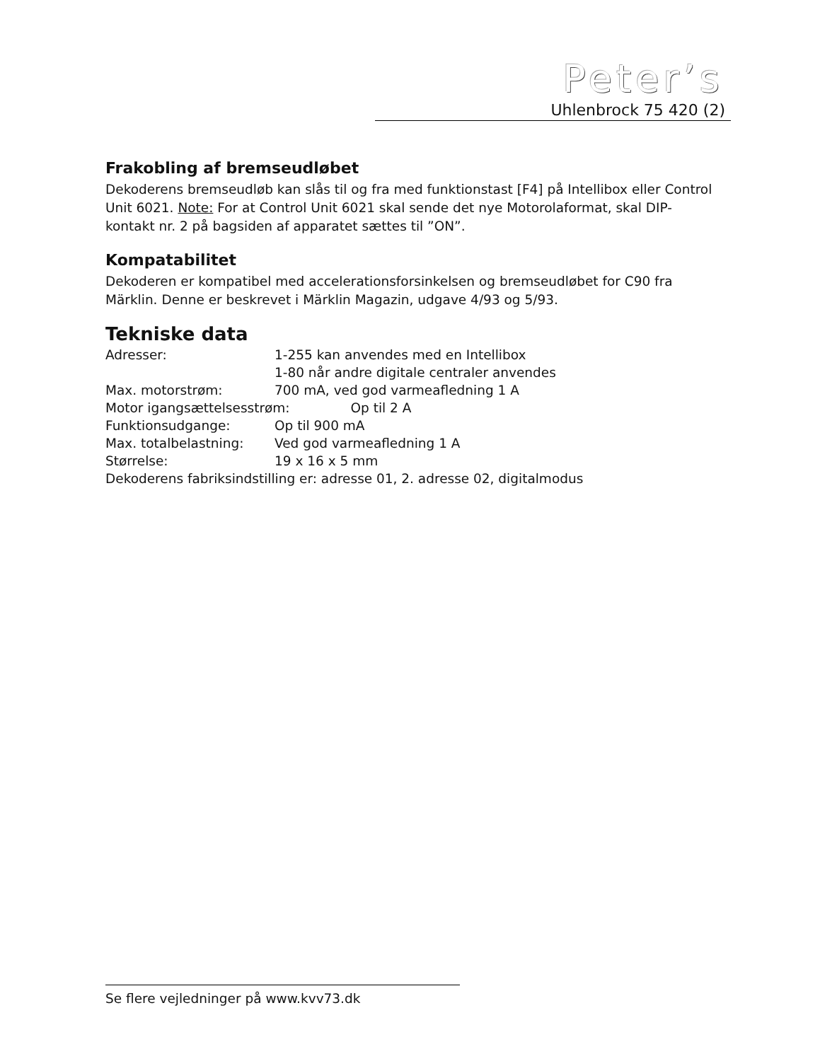Peter’s
Uhlenbrock 75 420 (2)
Frakobling af bremseudløbet
Dekoderens bremseudløb kan slås til og fra med funktionstast [F4] på Intellibox eller Control Unit 6021. Note: For at Control Unit 6021 skal sende det nye Motorolaformat, skal DIP-kontakt nr. 2 på bagsiden af apparatet sættes til ”ON”.
Kompatabilitet
Dekoderen er kompatibel med accelerationsforsinkelsen og bremseudløbet for C90 fra Märklin. Denne er beskrevet i Märklin Magazin, udgave 4/93 og 5/93.
Tekniske data
| Adresser: | 1-255 kan anvendes med en Intellibox |
| | 1-80 når andre digitale centraler anvendes |
| Max. motorstrøm: | 700 mA, ved god varmeafledning 1 A |
| Motor igangsættelsesstrøm: Op til 2 A | |
| Funktionsudgange: | Op til 900 mA |
| Max. totalbelastning: | Ved god varmeafledning 1 A |
| Størrelse: | 19 x 16 x 5 mm |
| Dekoderens fabriksindstilling er: adresse 01, 2. adresse 02, digitalmodus | |
Se flere vejledninger på www.kvv73.dk